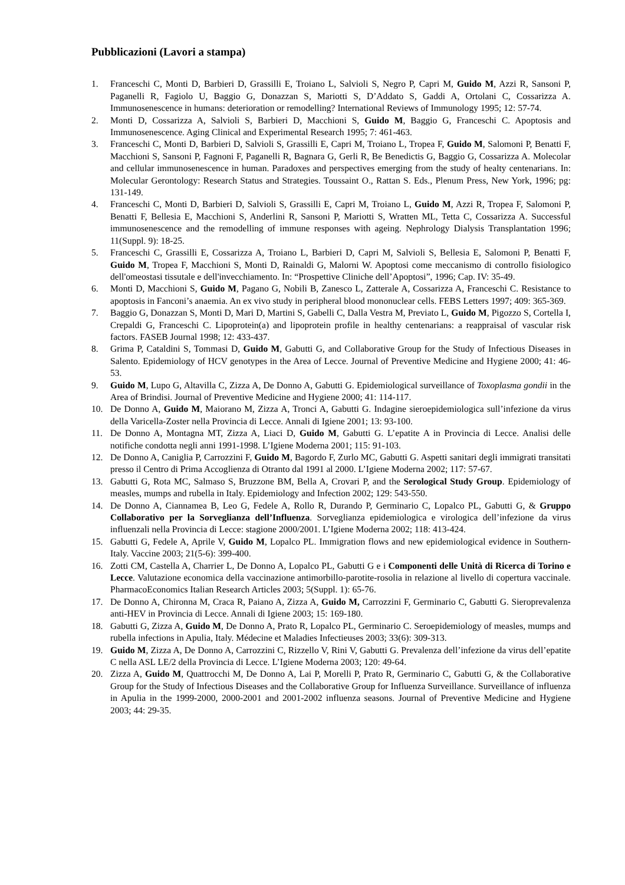Pubblicazioni (Lavori a stampa)
1. Franceschi C, Monti D, Barbieri D, Grassilli E, Troiano L, Salvioli S, Negro P, Capri M, Guido M, Azzi R, Sansoni P, Paganelli R, Fagiolo U, Baggio G, Donazzan S, Mariotti S, D’Addato S, Gaddi A, Ortolani C, Cossarizza A. Immunosenescence in humans: deterioration or remodelling? International Reviews of Immunology 1995; 12: 57-74.
2. Monti D, Cossarizza A, Salvioli S, Barbieri D, Macchioni S, Guido M, Baggio G, Franceschi C. Apoptosis and Immunosenescence. Aging Clinical and Experimental Research 1995; 7: 461-463.
3. Franceschi C, Monti D, Barbieri D, Salvioli S, Grassilli E, Capri M, Troiano L, Tropea F, Guido M, Salomoni P, Benatti F, Macchioni S, Sansoni P, Fagnoni F, Paganelli R, Bagnara G, Gerli R, Be Benedictis G, Baggio G, Cossarizza A. Molecolar and cellular immunosenescence in human. Paradoxes and perspectives emerging from the study of healty centenarians. In: Molecular Gerontology: Research Status and Strategies. Toussaint O., Rattan S. Eds., Plenum Press, New York, 1996; pg: 131-149.
4. Franceschi C, Monti D, Barbieri D, Salvioli S, Grassilli E, Capri M, Troiano L, Guido M, Azzi R, Tropea F, Salomoni P, Benatti F, Bellesia E, Macchioni S, Anderlini R, Sansoni P, Mariotti S, Wratten ML, Tetta C, Cossarizza A. Successful immunosenescence and the remodelling of immune responses with ageing. Nephrology Dialysis Transplantation 1996; 11(Suppl. 9): 18-25.
5. Franceschi C, Grassilli E, Cossarizza A, Troiano L, Barbieri D, Capri M, Salvioli S, Bellesia E, Salomoni P, Benatti F, Guido M, Tropea F, Macchioni S, Monti D, Rainaldi G, Malorni W. Apoptosi come meccanismo di controllo fisiologico dell'omeostasi tissutale e dell'invecchiamento. In: “Prospettive Cliniche dell’Apoptosi”, 1996; Cap. IV: 35-49.
6. Monti D, Macchioni S, Guido M, Pagano G, Nobili B, Zanesco L, Zatterale A, Cossarizza A, Franceschi C. Resistance to apoptosis in Fanconi’s anaemia. An ex vivo study in peripheral blood mononuclear cells. FEBS Letters 1997; 409: 365-369.
7. Baggio G, Donazzan S, Monti D, Mari D, Martini S, Gabelli C, Dalla Vestra M, Previato L, Guido M, Pigozzo S, Cortella I, Crepaldi G, Franceschi C. Lipoprotein(a) and lipoprotein profile in healthy centenarians: a reappraisal of vascular risk factors. FASEB Journal 1998; 12: 433-437.
8. Grima P, Cataldini S, Tommasi D, Guido M, Gabutti G, and Collaborative Group for the Study of Infectious Diseases in Salento. Epidemiology of HCV genotypes in the Area of Lecce. Journal of Preventive Medicine and Hygiene 2000; 41: 46-53.
9. Guido M, Lupo G, Altavilla C, Zizza A, De Donno A, Gabutti G. Epidemiological surveillance of Toxoplasma gondii in the Area of Brindisi. Journal of Preventive Medicine and Hygiene 2000; 41: 114-117.
10. De Donno A, Guido M, Maiorano M, Zizza A, Tronci A, Gabutti G. Indagine sieroepidemiologica sull’infezione da virus della Varicella-Zoster nella Provincia di Lecce. Annali di Igiene 2001; 13: 93-100.
11. De Donno A, Montagna MT, Zizza A, Liaci D, Guido M, Gabutti G. L’epatite A in Provincia di Lecce. Analisi delle notifiche condotta negli anni 1991-1998. L’Igiene Moderna 2001; 115: 91-103.
12. De Donno A, Caniglia P, Carrozzini F, Guido M, Bagordo F, Zurlo MC, Gabutti G. Aspetti sanitari degli immigrati transitati presso il Centro di Prima Accoglienza di Otranto dal 1991 al 2000. L’Igiene Moderna 2002; 117: 57-67.
13. Gabutti G, Rota MC, Salmaso S, Bruzzone BM, Bella A, Crovari P, and the Serological Study Group. Epidemiology of measles, mumps and rubella in Italy. Epidemiology and Infection 2002; 129: 543-550.
14. De Donno A, Ciannamea B, Leo G, Fedele A, Rollo R, Durando P, Germinario C, Lopalco PL, Gabutti G, & Gruppo Collaborativo per la Sorveglianza dell’Influenza. Sorveglianza epidemiologica e virologica dell’infezione da virus influenzali nella Provincia di Lecce: stagione 2000/2001. L’Igiene Moderna 2002; 118: 413-424.
15. Gabutti G, Fedele A, Aprile V, Guido M, Lopalco PL. Immigration flows and new epidemiological evidence in Southern-Italy. Vaccine 2003; 21(5-6): 399-400.
16. Zotti CM, Castella A, Charrier L, De Donno A, Lopalco PL, Gabutti G e i Componenti delle Unità di Ricerca di Torino e Lecce. Valutazione economica della vaccinazione antimorbillo-parotite-rosolia in relazione al livello di copertura vaccinale. PharmacoEconomics Italian Research Articles 2003; 5(Suppl. 1): 65-76.
17. De Donno A, Chironna M, Craca R, Paiano A, Zizza A, Guido M, Carrozzini F, Germinario C, Gabutti G. Sieroprevalenza anti-HEV in Provincia di Lecce. Annali di Igiene 2003; 15: 169-180.
18. Gabutti G, Zizza A, Guido M, De Donno A, Prato R, Lopalco PL, Germinario C. Seroepidemiology of measles, mumps and rubella infections in Apulia, Italy. Médecine et Maladies Infectieuses 2003; 33(6): 309-313.
19. Guido M, Zizza A, De Donno A, Carrozzini C, Rizzello V, Rini V, Gabutti G. Prevalenza dell’infezione da virus dell’epatite C nella ASL LE/2 della Provincia di Lecce. L’Igiene Moderna 2003; 120: 49-64.
20. Zizza A, Guido M, Quattrocchi M, De Donno A, Lai P, Morelli P, Prato R, Germinario C, Gabutti G, & the Collaborative Group for the Study of Infectious Diseases and the Collaborative Group for Influenza Surveillance. Surveillance of influenza in Apulia in the 1999-2000, 2000-2001 and 2001-2002 influenza seasons. Journal of Preventive Medicine and Hygiene 2003; 44: 29-35.